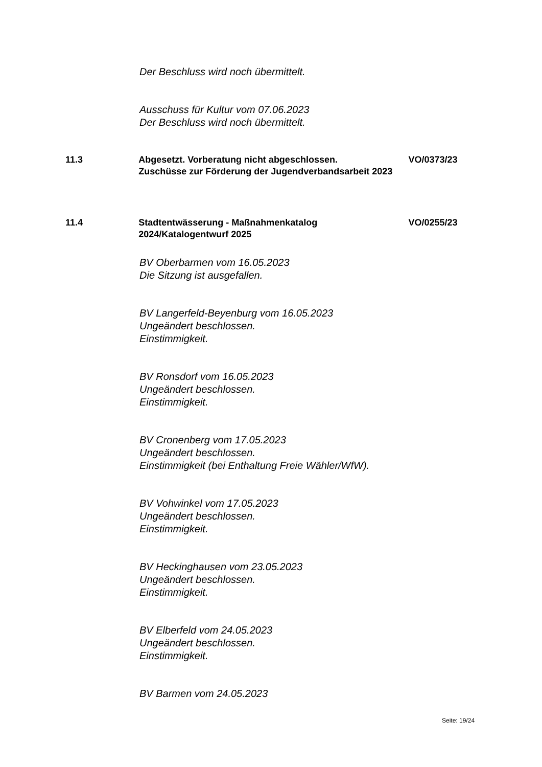Der Beschluss wird noch übermittelt.
Ausschuss für Kultur vom 07.06.2023
Der Beschluss wird noch übermittelt.
11.3 Abgesetzt. Vorberatung nicht abgeschlossen.
Zuschüsse zur Förderung der Jugendverbandsarbeit 2023
VO/0373/23
11.4 Stadtentwässerung - Maßnahmenkatalog
2024/Katalogentwurf 2025
VO/0255/23
BV Oberbarmen vom 16.05.2023
Die Sitzung ist ausgefallen.
BV Langerfeld-Beyenburg vom 16.05.2023
Ungeändert beschlossen.
Einstimmigkeit.
BV Ronsdorf vom 16.05.2023
Ungeändert beschlossen.
Einstimmigkeit.
BV Cronenberg vom 17.05.2023
Ungeändert beschlossen.
Einstimmigkeit (bei Enthaltung Freie Wähler/WfW).
BV Vohwinkel vom 17.05.2023
Ungeändert beschlossen.
Einstimmigkeit.
BV Heckinghausen vom 23.05.2023
Ungeändert beschlossen.
Einstimmigkeit.
BV Elberfeld vom 24.05.2023
Ungeändert beschlossen.
Einstimmigkeit.
BV Barmen vom 24.05.2023
Seite: 19/24